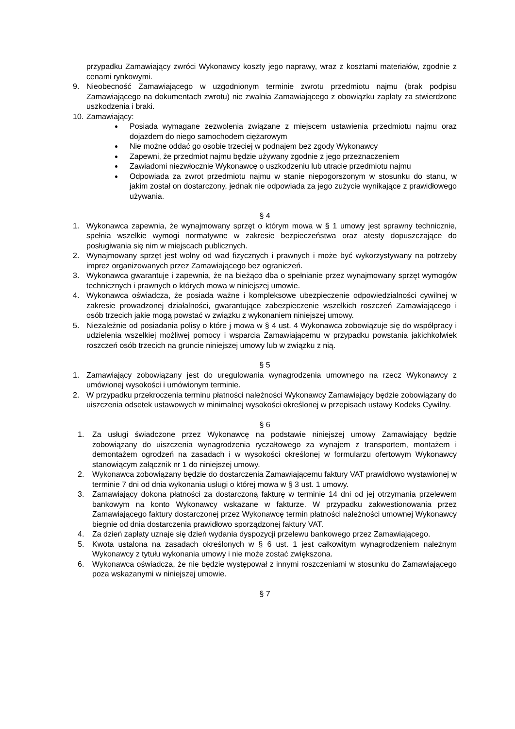przypadku Zamawiający zwróci Wykonawcy koszty jego naprawy, wraz z kosztami materiałów, zgodnie z cenami rynkowymi.
9. Nieobecność Zamawiającego w uzgodnionym terminie zwrotu przedmiotu najmu (brak podpisu Zamawiającego na dokumentach zwrotu) nie zwalnia Zamawiającego z obowiązku zapłaty za stwierdzone uszkodzenia i braki.
10. Zamawiający:
Posiada wymagane zezwolenia związane z miejscem ustawienia przedmiotu najmu oraz dojazdem do niego samochodem ciężarowym
Nie możne oddać go osobie trzeciej w podnajem bez zgody Wykonawcy
Zapewni, że przedmiot najmu będzie używany zgodnie z jego przeznaczeniem
Zawiadomi niezwłocznie Wykonawcę o uszkodzeniu lub utracie przedmiotu najmu
Odpowiada za zwrot przedmiotu najmu w stanie niepogorszonym w stosunku do stanu, w jakim został on dostarczony, jednak nie odpowiada za jego zużycie wynikające z prawidłowego używania.
§ 4
1. Wykonawca zapewnia, że wynajmowany sprzęt o którym mowa w § 1 umowy jest sprawny technicznie, spełnia wszelkie wymogi normatywne w zakresie bezpieczeństwa oraz atesty dopuszczające do posługiwania się nim w miejscach publicznych.
2. Wynajmowany sprzęt jest wolny od wad fizycznych i prawnych i może być wykorzystywany na potrzeby imprez organizowanych przez Zamawiającego bez ograniczeń.
3. Wykonawca gwarantuje i zapewnia, że na bieżąco dba o spełnianie przez wynajmowany sprzęt wymogów technicznych i prawnych o których mowa w niniejszej umowie.
4. Wykonawca oświadcza, że posiada ważne i kompleksowe ubezpieczenie odpowiedzialności cywilnej w zakresie prowadzonej działalności, gwarantujące zabezpieczenie wszelkich roszczeń Zamawiającego i osób trzecich jakie mogą powstać w związku z wykonaniem niniejszej umowy.
5. Niezależnie od posiadania polisy o które j mowa w § 4 ust. 4 Wykonawca zobowiązuje się do współpracy i udzielenia wszelkiej możliwej pomocy i wsparcia Zamawiającemu w przypadku powstania jakichkolwiek roszczeń osób trzecich na gruncie niniejszej umowy lub w związku z nią.
§ 5
1. Zamawiający zobowiązany jest do uregulowania wynagrodzenia umownego na rzecz Wykonawcy z umówionej wysokości i umówionym terminie.
2. W przypadku przekroczenia terminu płatności należności Wykonawcy Zamawiający będzie zobowiązany do uiszczenia odsetek ustawowych w minimalnej wysokości określonej w przepisach ustawy Kodeks Cywilny.
§ 6
1. Za usługi świadczone przez Wykonawcę na podstawie niniejszej umowy Zamawiający będzie zobowiązany do uiszczenia wynagrodzenia ryczałtowego za wynajem z transportem, montażem i demontażem ogrodzeń na zasadach i w wysokości określonej w formularzu ofertowym Wykonawcy stanowiącym załącznik nr 1 do niniejszej umowy.
2. Wykonawca zobowiązany będzie do dostarczenia Zamawiającemu faktury VAT prawidłowo wystawionej w terminie 7 dni od dnia wykonania usługi o której mowa w § 3 ust. 1 umowy.
3. Zamawiający dokona płatności za dostarczoną fakturę w terminie 14 dni od jej otrzymania przelewem bankowym na konto Wykonawcy wskazane w fakturze. W przypadku zakwestionowania przez Zamawiającego faktury dostarczonej przez Wykonawcę termin płatności należności umownej Wykonawcy biegnie od dnia dostarczenia prawidłowo sporządzonej faktury VAT.
4. Za dzień zapłaty uznaje się dzień wydania dyspozycji przelewu bankowego przez Zamawiającego.
5. Kwota ustalona na zasadach określonych w § 6 ust. 1 jest całkowitym wynagrodzeniem należnym Wykonawcy z tytułu wykonania umowy i nie może zostać zwiększona.
6. Wykonawca oświadcza, że nie będzie występował z innymi roszczeniami w stosunku do Zamawiającego poza wskazanymi w niniejszej umowie.
§ 7